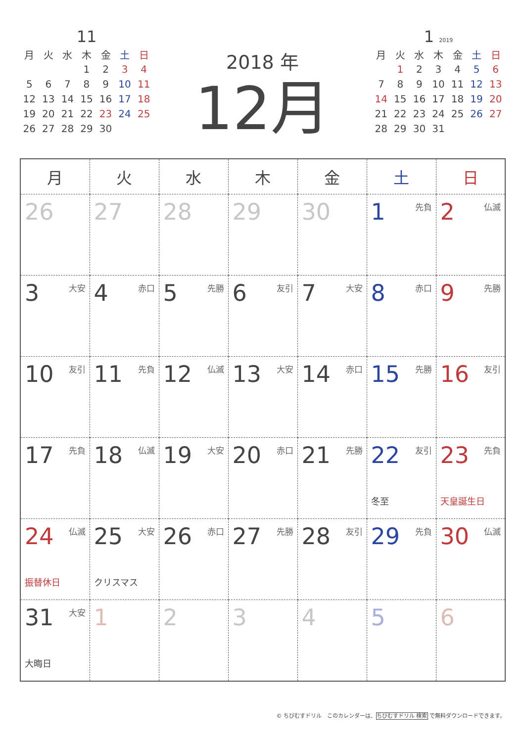11
| 月 | 火 | 水 | 木 | 金 | 土 | 日 |
| --- | --- | --- | --- | --- | --- | --- |
| | | | 1 | 2 | 3 | 4 |
| 5 | 6 | 7 | 8 | 9 | 10 | 11 |
| 12 | 13 | 14 | 15 | 16 | 17 | 18 |
| 19 | 20 | 21 | 22 | 23 | 24 | 25 |
| 26 | 27 | 28 | 29 | 30 | | |
2018 年
12月
1 2019
| 月 | 火 | 水 | 木 | 金 | 土 | 日 |
| --- | --- | --- | --- | --- | --- | --- |
| | 1 | 2 | 3 | 4 | 5 | 6 |
| 7 | 8 | 9 | 10 | 11 | 12 | 13 |
| 14 | 15 | 16 | 17 | 18 | 19 | 20 |
| 21 | 22 | 23 | 24 | 25 | 26 | 27 |
| 28 | 29 | 30 | 31 | | | |
| 月 | 火 | 水 | 木 | 金 | 土 | 日 |
| --- | --- | --- | --- | --- | --- | --- |
| 26 | 27 | 28 | 29 | 30 | 1 先負 | 2 仏滅 |
| 3 大安 | 4 赤口 | 5 先勝 | 6 友引 | 7 大安 | 8 赤口 | 9 先勝 |
| 10 友引 | 11 先負 | 12 仏滅 | 13 大安 | 14 赤口 | 15 先勝 | 16 友引 |
| 17 先負 | 18 仏滅 | 19 大安 | 20 赤口 | 21 先勝 | 22 友引 冬至 | 23 先負 天皇誕生日 |
| 24 仏滅 振替休日 | 25 大安 クリスマス | 26 赤口 | 27 先勝 | 28 友引 | 29 先負 | 30 仏滅 |
| 31 大安 大晦日 | 1 | 2 | 3 | 4 | 5 | 6 |
© ちびむすドリル　このカレンダーは、ちびむすドリル 検索 で無料ダウンロードできます。